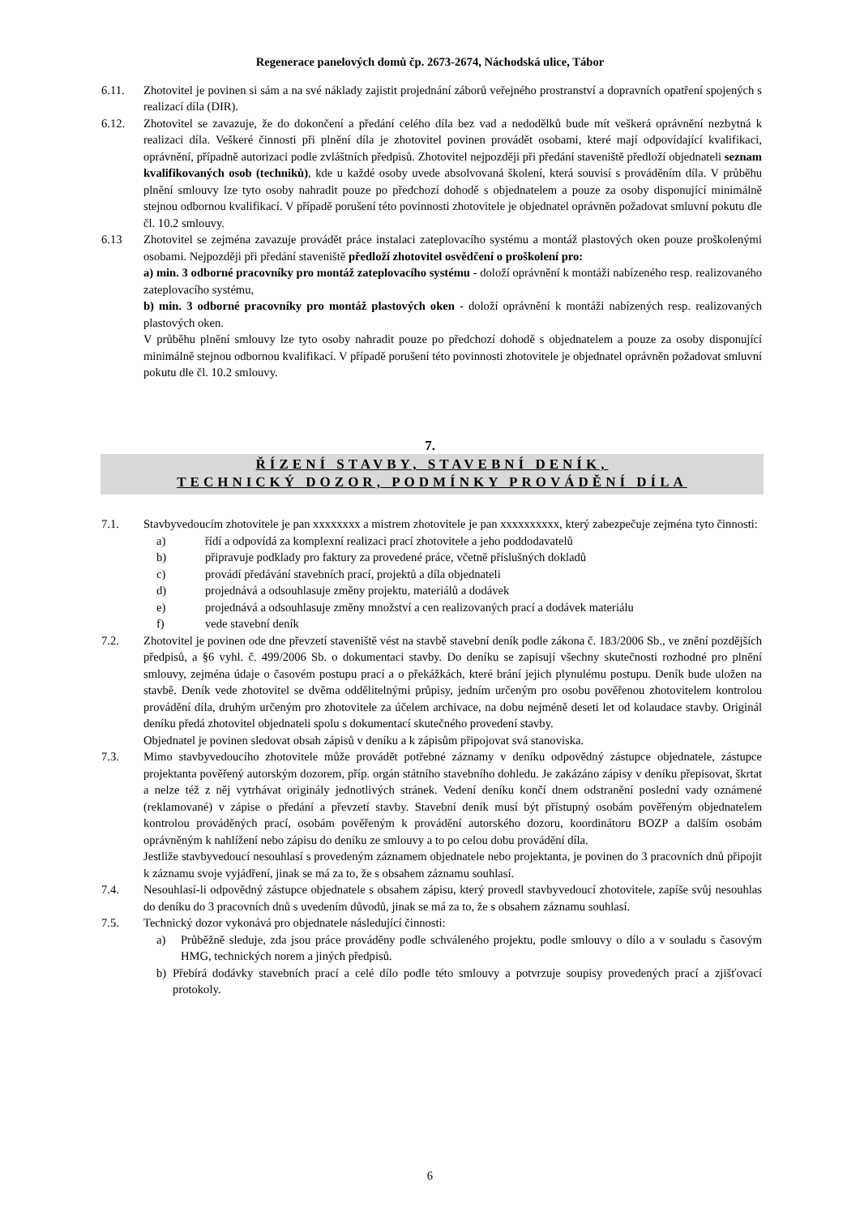Regenerace panelových domů čp. 2673-2674, Náchodská ulice, Tábor
6.11. Zhotovitel je povinen si sám a na své náklady zajistit projednání záborů veřejného prostranství a dopravních opatření spojených s realizací díla (DIR).
6.12. Zhotovitel se zavazuje, že do dokončení a předání celého díla bez vad a nedodělků bude mít veškerá oprávnění nezbytná k realizaci díla. Veškeré činnosti při plnění díla je zhotovitel povinen provádět osobami, které mají odpovídající kvalifikaci, oprávnění, případně autorizaci podle zvláštních předpisů. Zhotovitel nejpozději při předání staveniště předloží objednateli seznam kvalifikovaných osob (techniků), kde u každé osoby uvede absolvovaná školení, která souvisí s prováděním díla. V průběhu plnění smlouvy lze tyto osoby nahradit pouze po předchozí dohodě s objednatelem a pouze za osoby disponující minimálně stejnou odbornou kvalifikací. V případě porušení této povinnosti zhotovitele je objednatel oprávněn požadovat smluvní pokutu dle čl. 10.2 smlouvy.
6.13 Zhotovitel se zejména zavazuje provádět práce instalaci zateplovacího systému a montáž plastových oken pouze proškolenými osobami. Nejpozději při předání staveniště předloží zhotovitel osvědčení o proškolení pro:
a) min. 3 odborné pracovníky pro montáž zateplovacího systému - doloží oprávnění k montáži nabízeného resp. realizovaného zateplovacího systému,
b) min. 3 odborné pracovníky pro montáž plastových oken - doloží oprávnění k montáži nabízených resp. realizovaných plastových oken.
V průběhu plnění smlouvy lze tyto osoby nahradit pouze po předchozí dohodě s objednatelem a pouze za osoby disponující minimálně stejnou odbornou kvalifikací. V případě porušení této povinnosti zhotovitele je objednatel oprávněn požadovat smluvní pokutu dle čl. 10.2 smlouvy.
7.
ŘÍZENÍ STAVBY, STAVEBNÍ DENÍK,
TECHNICKÝ DOZOR, PODMÍNKY PROVÁDĚNÍ DÍLA
7.1. Stavbyvedoucím zhotovitele je pan xxxxxxxx a mistrem zhotovitele je pan xxxxxxxxxx, který zabezpečuje zejména tyto činnosti:
a) řídí a odpovídá za komplexní realizaci prací zhotovitele a jeho poddodavatelů
b) připravuje podklady pro faktury za provedené práce, včetně příslušných dokladů
c) provádí předávání stavebních prací, projektů a díla objednateli
d) projednává a odsouhlasuje změny projektu, materiálů a dodávek
e) projednává a odsouhlasuje změny množství a cen realizovaných prací a dodávek materiálu
f) vede stavební deník
7.2. Zhotovitel je povinen ode dne převzetí staveniště vést na stavbě stavební deník podle zákona č. 183/2006 Sb., ve znění pozdějších předpisů, a §6 vyhl. č. 499/2006 Sb. o dokumentaci stavby. Do deníku se zapisují všechny skutečnosti rozhodné pro plnění smlouvy, zejména údaje o časovém postupu prací a o překážkách, které brání jejich plynulému postupu. Deník bude uložen na stavbě. Deník vede zhotovitel se dvěma oddělitelnými průpisy, jedním určeným pro osobu pověřenou zhotovitelem kontrolou provádění díla, druhým určeným pro zhotovitele za účelem archivace, na dobu nejméně deseti let od kolaudace stavby. Originál deníku předá zhotovitel objednateli spolu s dokumentací skutečného provedení stavby.
Objednatel je povinen sledovat obsah zápisů v deníku a k zápisům připojovat svá stanoviska.
7.3. Mimo stavbyvedoucího zhotovitele může provádět potřebné záznamy v deníku odpovědný zástupce objednatele, zástupce projektanta pověřený autorským dozorem, příp. orgán státního stavebního dohledu. Je zakázáno zápisy v deníku přepisovat, škrtat a nelze též z něj vytrhávat originály jednotlivých stránek. Vedení deníku končí dnem odstranění poslední vady oznámené (reklamované) v zápise o předání a převzetí stavby. Stavební deník musí být přístupný osobám pověřeným objednatelem kontrolou prováděných prací, osobám pověřeným k provádění autorského dozoru, koordinátoru BOZP a dalším osobám oprávněným k nahlížení nebo zápisu do deníku ze smlouvy a to po celou dobu provádění díla.
Jestliže stavbyvedoucí nesouhlasí s provedeným záznamem objednatele nebo projektanta, je povinen do 3 pracovních dnů připojit k záznamu svoje vyjádření, jinak se má za to, že s obsahem záznamu souhlasí.
7.4. Nesouhlasí-li odpovědný zástupce objednatele s obsahem zápisu, který provedl stavbyvedoucí zhotovitele, zapíše svůj nesouhlas do deníku do 3 pracovních dnů s uvedením důvodů, jinak se má za to, že s obsahem záznamu souhlasí.
7.5. Technický dozor vykonává pro objednatele následující činnosti:
a) Průběžně sleduje, zda jsou práce prováděny podle schváleného projektu, podle smlouvy o dílo a v souladu s časovým HMG, technických norem a jiných předpisů.
b) Přebírá dodávky stavebních prací a celé dílo podle této smlouvy a potvrzuje soupisy provedených prací a zjišťovací protokoly.
6